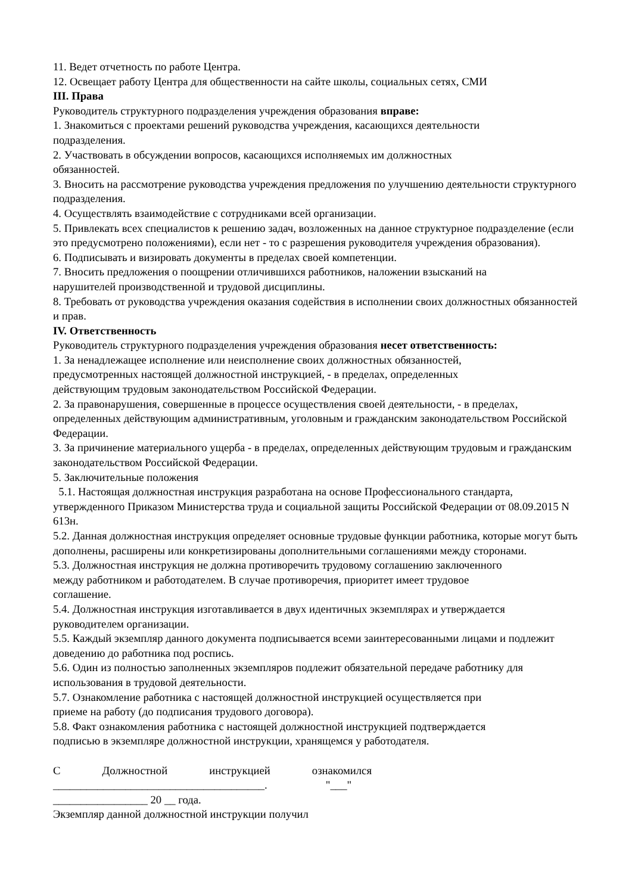11. Ведет отчетность по работе Центра.
12. Освещает работу Центра для общественности на сайте школы, социальных сетях, СМИ
III. Права
Руководитель структурного подразделения учреждения образования вправе:
1. Знакомиться с проектами решений руководства учреждения, касающихся деятельности
подразделения.
2. Участвовать в обсуждении вопросов, касающихся исполняемых им должностных
обязанностей.
3. Вносить на рассмотрение руководства учреждения предложения по улучшению деятельности структурного подразделения.
4. Осуществлять взаимодействие с сотрудниками всей организации.
5. Привлекать всех специалистов к решению задач, возложенных на данное структурное подразделение (если это предусмотрено положениями), если нет - то с разрешения руководителя учреждения образования).
6. Подписывать и визировать документы в пределах своей компетенции.
7. Вносить предложения о поощрении отличившихся работников, наложении взысканий на
нарушителей производственной и трудовой дисциплины.
8. Требовать от руководства учреждения оказания содействия в исполнении своих должностных обязанностей и прав.
IV. Ответственность
Руководитель структурного подразделения учреждения образования несет ответственность:
1. За ненадлежащее исполнение или неисполнение своих должностных обязанностей,
предусмотренных настоящей должностной инструкцией, - в пределах, определенных
действующим трудовым законодательством Российской Федерации.
2. За правонарушения, совершенные в процессе осуществления своей деятельности, - в пределах, определенных действующим административным, уголовным и гражданским законодательством Российской Федерации.
3. За причинение материального ущерба - в пределах, определенных действующим трудовым и гражданским законодательством Российской Федерации.
5. Заключительные положения
5.1. Настоящая должностная инструкция разработана на основе Профессионального стандарта, утвержденного Приказом Министерства труда и социальной защиты Российской Федерации от 08.09.2015 N 613н.
5.2. Данная должностная инструкция определяет основные трудовые функции работника, которые могут быть дополнены, расширены или конкретизированы дополнительными соглашениями между сторонами.
5.3. Должностная инструкция не должна противоречить трудовому соглашению заключенного
между работником и работодателем. В случае противоречия, приоритет имеет трудовое
соглашение.
5.4. Должностная инструкция изготавливается в двух идентичных экземплярах и утверждается руководителем организации.
5.5. Каждый экземпляр данного документа подписывается всеми заинтересованными лицами и подлежит доведению до работника под роспись.
5.6. Один из полностью заполненных экземпляров подлежит обязательной передаче работнику для использования в трудовой деятельности.
5.7. Ознакомление работника с настоящей должностной инструкцией осуществляется при
приеме на работу (до подписания трудового договора).
5.8. Факт ознакомления работника с настоящей должностной инструкцией подтверждается
подписью в экземпляре должностной инструкции, хранящемся у работодателя.
С Должностной инструкцией ознакомился
______________________________________. "___"
_________________ 20 __ года.
Экземпляр данной должностной инструкции получил